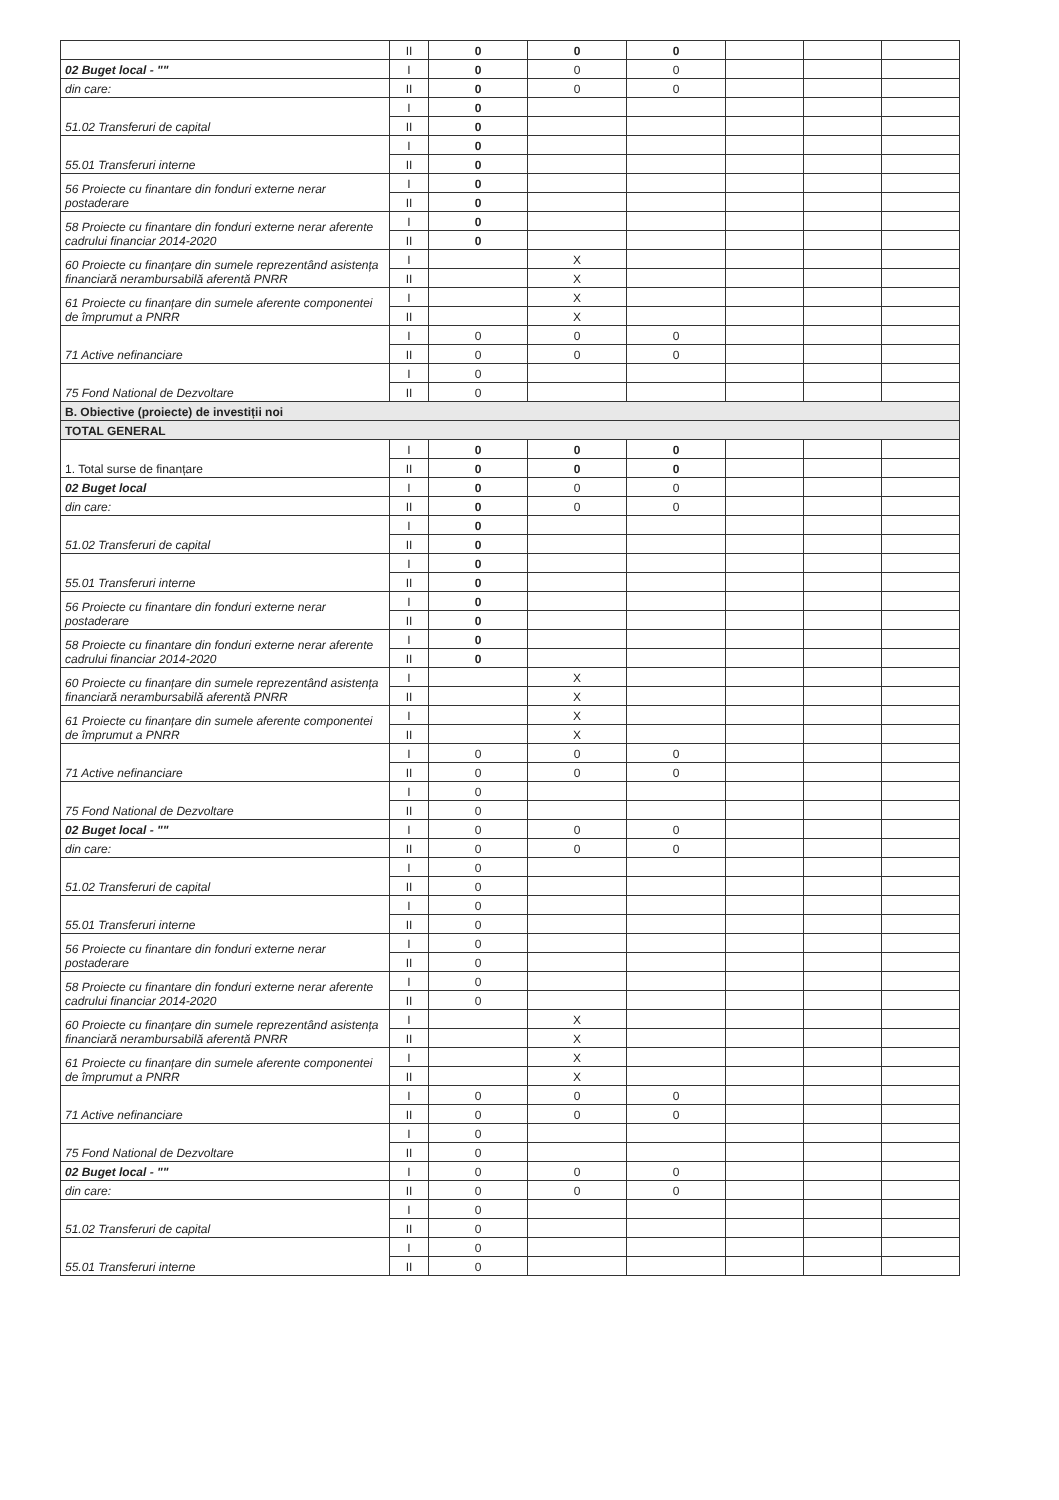| | II | 0 | 0 | 0 | | | |
| 02 Buget local - "" | I | 0 | 0 | 0 | | | |
| din care: | II | 0 | 0 | 0 | | | |
| 51.02 Transferuri de capital | I | 0 | | | | | |
| | II | 0 | | | | | |
| 55.01 Transferuri interne | I | 0 | | | | | |
| | II | 0 | | | | | |
| 56 Proiecte cu finantare din fonduri externe nerar postaderare | I | 0 | | | | | |
| | II | 0 | | | | | |
| 58 Proiecte cu finantare din fonduri externe nerar aferente cadrului financiar 2014-2020 | I | 0 | | | | | |
| | II | 0 | | | | | |
| 60 Proiecte cu finanțare din sumele reprezentând asistența financiară nerambursabilă aferentă PNRR | I | | X | | | | |
| | II | | X | | | | |
| 61 Proiecte cu finanțare din sumele aferente componentei de împrumut a PNRR | I | | X | | | | |
| | II | | X | | | | |
| 71 Active nefinanciare | I | 0 | 0 | 0 | | | |
| | II | 0 | 0 | 0 | | | |
| 75 Fond National de Dezvoltare | I | 0 | | | | | |
| | II | 0 | | | | | |
| B. Obiective (proiecte) de investiții noi | | | | | | | |
| TOTAL GENERAL | | | | | | | |
| 1. Total surse de finanțare | I | 0 | 0 | 0 | | | |
| | II | 0 | 0 | 0 | | | |
| 02 Buget local | I | 0 | 0 | 0 | | | |
| din care: | II | 0 | 0 | 0 | | | |
| 51.02 Transferuri de capital | I | 0 | | | | | |
| | II | 0 | | | | | |
| 55.01 Transferuri interne | I | 0 | | | | | |
| | II | 0 | | | | | |
| 56 Proiecte cu finantare din fonduri externe nerar postaderare | I | 0 | | | | | |
| | II | 0 | | | | | |
| 58 Proiecte cu finantare din fonduri externe nerar aferente cadrului financiar 2014-2020 | I | 0 | | | | | |
| | II | 0 | | | | | |
| 60 Proiecte cu finanțare din sumele reprezentând asistența financiară nerambursabilă aferentă PNRR | I | | X | | | | |
| | II | | X | | | | |
| 61 Proiecte cu finanțare din sumele aferente componentei de împrumut a PNRR | I | | X | | | | |
| | II | | X | | | | |
| 71 Active nefinanciare | I | 0 | 0 | 0 | | | |
| | II | 0 | 0 | 0 | | | |
| 75 Fond National de Dezvoltare | I | 0 | | | | | |
| | II | 0 | | | | | |
| 02 Buget local - "" | I | 0 | 0 | 0 | | | |
| din care: | II | 0 | 0 | 0 | | | |
| 51.02 Transferuri de capital | I | 0 | | | | | |
| | II | 0 | | | | | |
| 55.01 Transferuri interne | I | 0 | | | | | |
| | II | 0 | | | | | |
| 56 Proiecte cu finantare din fonduri externe nerar postaderare | I | 0 | | | | | |
| | II | 0 | | | | | |
| 58 Proiecte cu finantare din fonduri externe nerar aferente cadrului financiar 2014-2020 | I | 0 | | | | | |
| | II | 0 | | | | | |
| 60 Proiecte cu finanțare din sumele reprezentând asistența financiară nerambursabilă aferentă PNRR | I | | X | | | | |
| | II | | X | | | | |
| 61 Proiecte cu finanțare din sumele aferente componentei de împrumut a PNRR | I | | X | | | | |
| | II | | X | | | | |
| 71 Active nefinanciare | I | 0 | 0 | 0 | | | |
| | II | 0 | 0 | 0 | | | |
| 75 Fond National de Dezvoltare | I | 0 | | | | | |
| | II | 0 | | | | | |
| 02 Buget local - "" | I | 0 | 0 | 0 | | | |
| din care: | II | 0 | 0 | 0 | | | |
| 51.02 Transferuri de capital | I | 0 | | | | | |
| | II | 0 | | | | | |
| 55.01 Transferuri interne | I | 0 | | | | | |
| | II | 0 | | | | | |